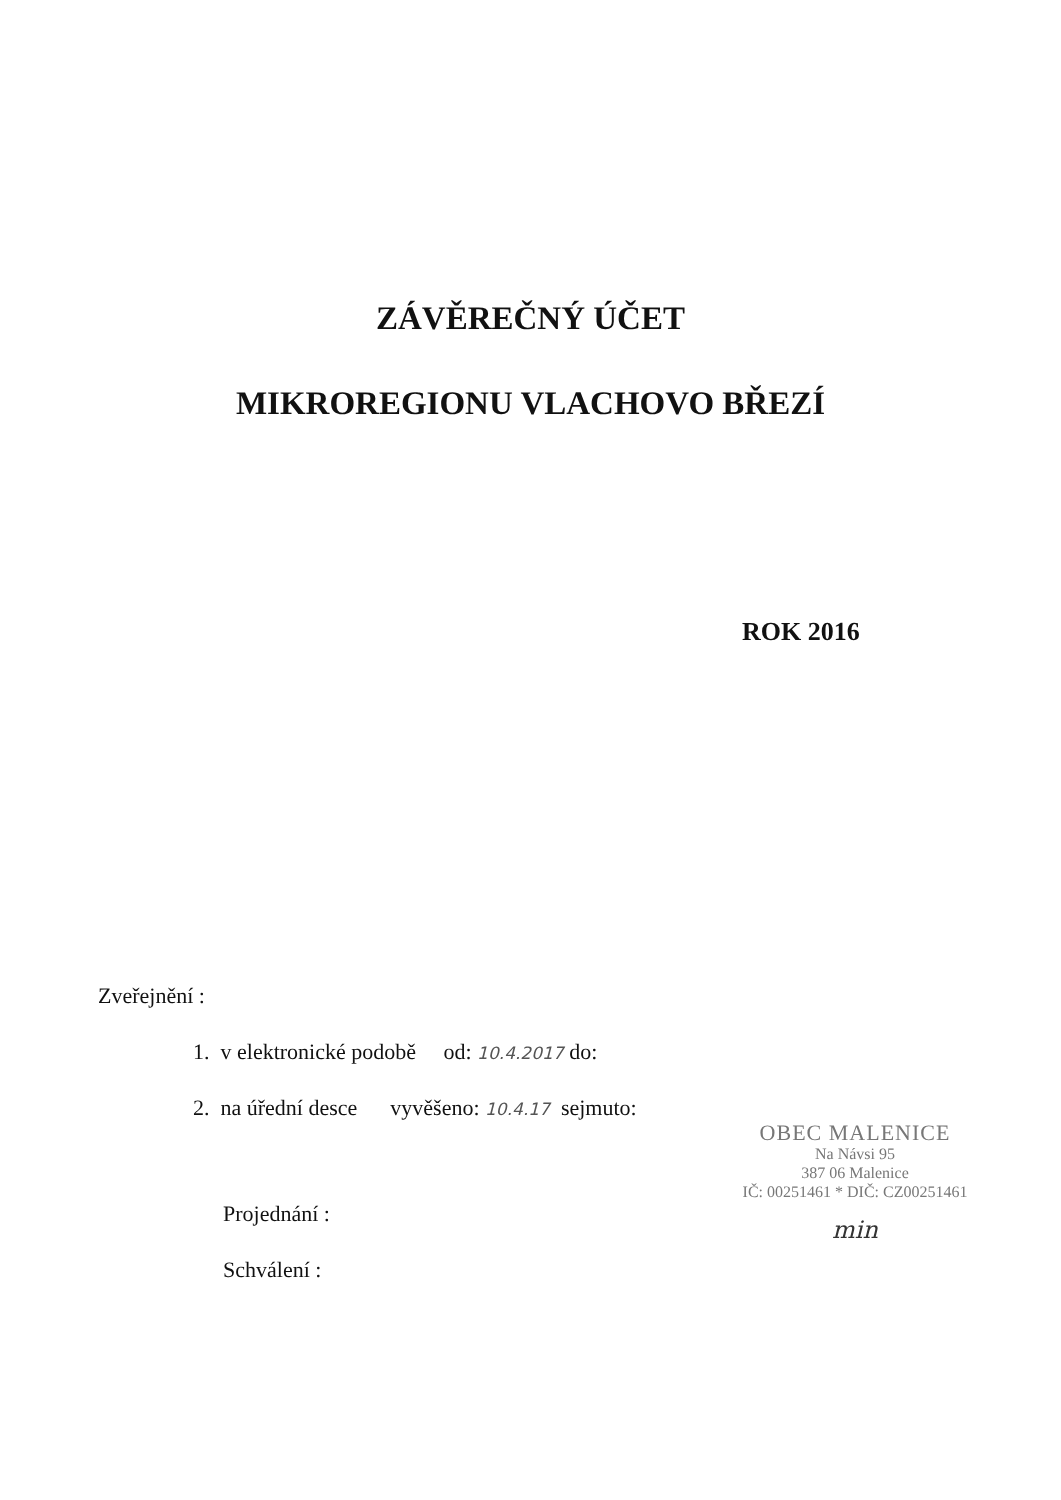ZÁVĚREČNÝ ÚČET
MIKROREGIONU VLACHOVO BŘEZÍ
ROK 2016
Zveřejnění :
1. v elektronické podobě od: 10.4.2017 do:
2. na úřední desce vyvěšeno: 10.4.17 sejmuto:
Projednání :
Schválení :
OBEC MALENICE
Na Návsi 95
387 06 Malenice
IČ: 00251461 * DIČ: CZ00251461
min